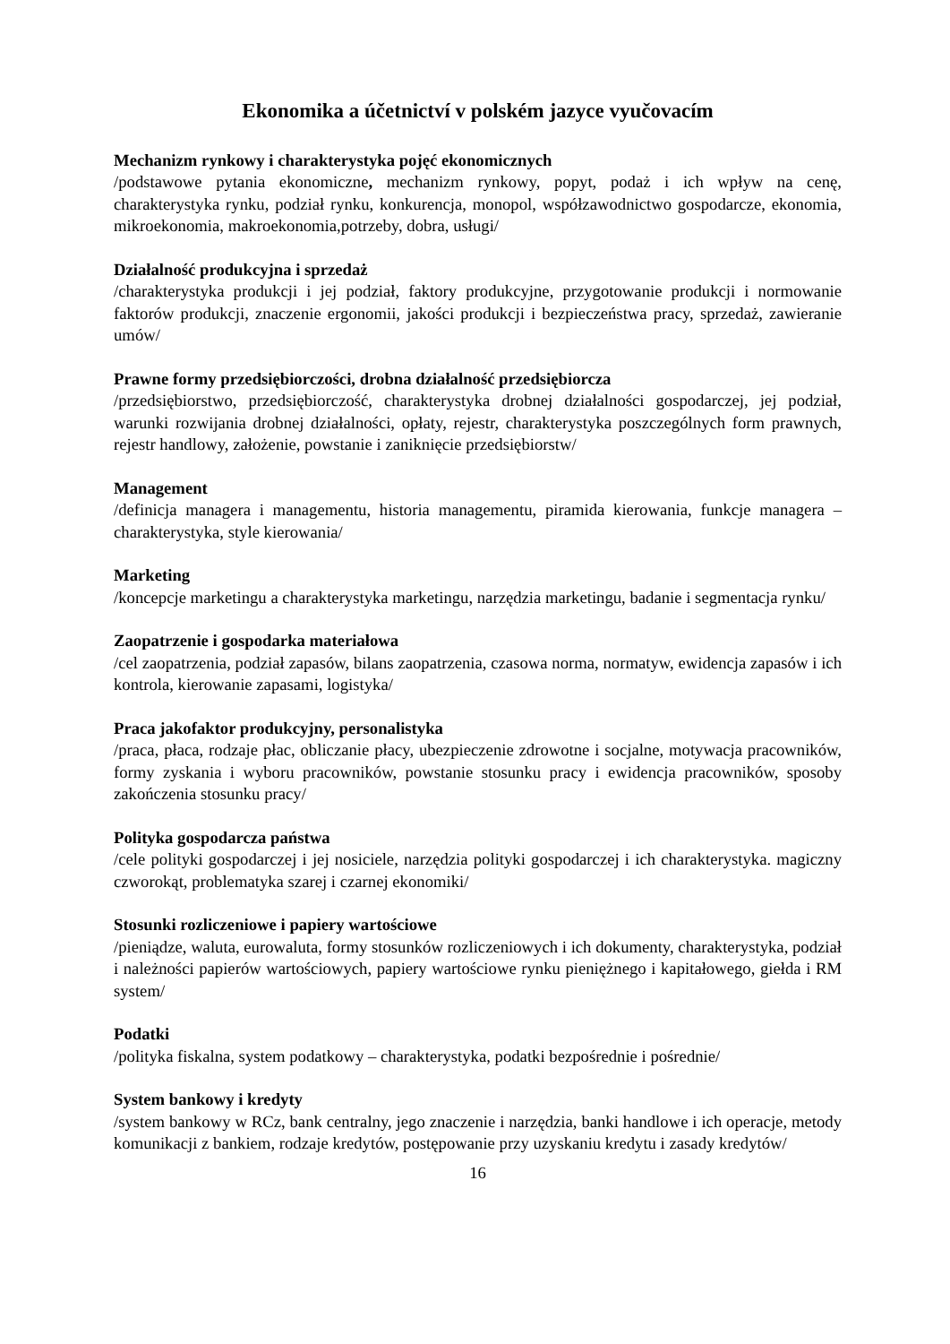Ekonomika a účetnictví v polském jazyce vyučovacím
Mechanizm rynkowy i charakterystyka pojęć ekonomicznych
/podstawowe pytania ekonomiczne, mechanizm rynkowy, popyt, podaż i ich wpływ na cenę, charakterystyka rynku, podział rynku, konkurencja, monopol, współzawodnictwo gospodarcze, ekonomia, mikroekonomia, makroekonomia,potrzeby, dobra, usługi/
Działalność produkcyjna i sprzedaż
/charakterystyka produkcji i jej podział, faktory produkcyjne, przygotowanie produkcji i normowanie faktorów produkcji, znaczenie ergonomii, jakości produkcji i bezpieczeństwa pracy, sprzedaż, zawieranie umów/
Prawne formy przedsiębiorczości, drobna działalność przedsiębiorcza
/przedsiębiorstwo, przedsiębiorczość, charakterystyka drobnej działalności gospodarczej, jej podział, warunki rozwijania drobnej działalności, opłaty, rejestr, charakterystyka poszczególnych form prawnych, rejestr handlowy, założenie, powstanie i zaniknięcie przedsiębiorstw/
Management
/definicja managera i managementu, historia managementu, piramida kierowania, funkcje managera – charakterystyka, style kierowania/
Marketing
/koncepcje marketingu a charakterystyka marketingu, narzędzia marketingu, badanie i segmentacja rynku/
Zaopatrzenie i gospodarka materiałowa
/cel zaopatrzenia, podział zapasów, bilans zaopatrzenia, czasowa norma, normatyw, ewidencja zapasów i ich kontrola, kierowanie zapasami, logistyka/
Praca jakofaktor produkcyjny, personalistyka
/praca, płaca, rodzaje płac, obliczanie płacy, ubezpieczenie zdrowotne i socjalne, motywacja pracowników, formy zyskania i wyboru pracowników, powstanie stosunku pracy i ewidencja pracowników, sposoby zakończenia stosunku pracy/
Polityka gospodarcza państwa
/cele polityki gospodarczej i jej nosiciele, narzędzia polityki gospodarczej i ich charakterystyka. magiczny czworokąt, problematyka szarej i czarnej ekonomiki/
Stosunki rozliczeniowe i papiery wartościowe
/pieniądze, waluta, eurowaluta, formy stosunków rozliczeniowych i ich dokumenty, charakterystyka, podział i należności papierów wartościowych, papiery wartościowe rynku pieniężnego i kapitałowego, giełda i RM system/
Podatki
/polityka fiskalna, system podatkowy – charakterystyka, podatki bezpośrednie i pośrednie/
System bankowy i kredyty
/system bankowy w RCz, bank centralny, jego znaczenie i narzędzia, banki handlowe i ich operacje, metody komunikacji z bankiem, rodzaje kredytów, postępowanie przy uzyskaniu kredytu i zasady kredytów/
16